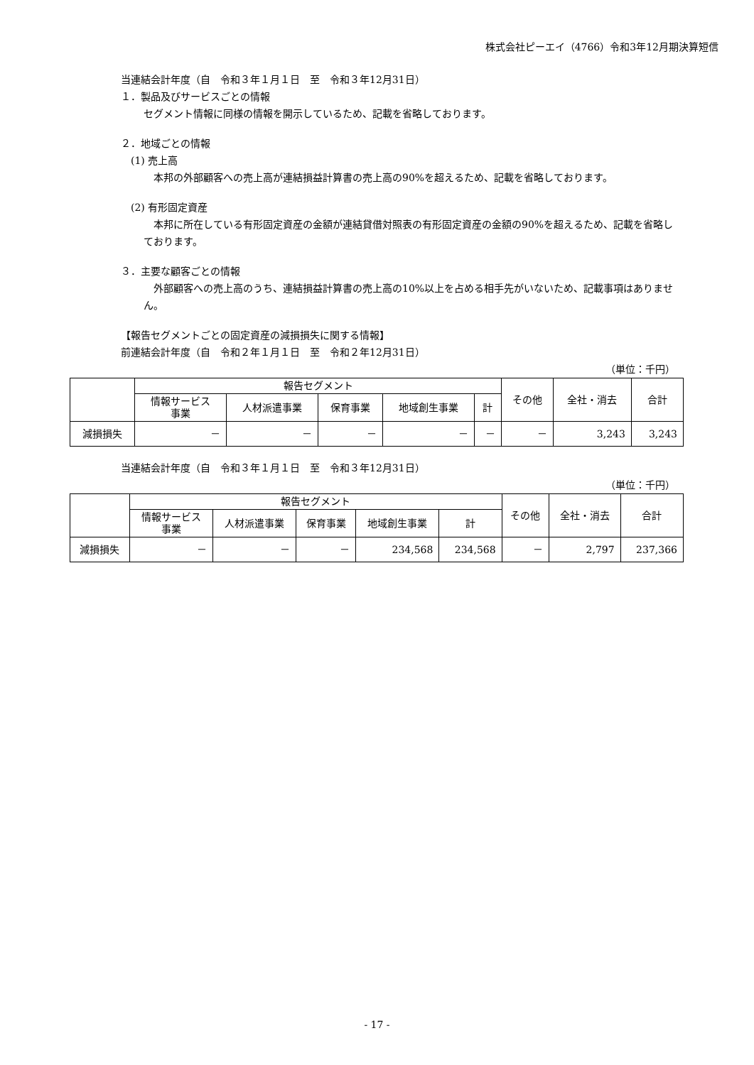株式会社ピーエイ（4766）令和3年12月期決算短信
当連結会計年度（自　令和３年１月１日　至　令和３年12月31日）
１．製品及びサービスごとの情報
セグメント情報に同様の情報を開示しているため、記載を省略しております。
２．地域ごとの情報
(1) 売上高
本邦の外部顧客への売上高が連結損益計算書の売上高の90%を超えるため、記載を省略しております。
(2) 有形固定資産
　本邦に所在している有形固定資産の金額が連結貸借対照表の有形固定資産の金額の90%を超えるため、記載を省略しております。
３．主要な顧客ごとの情報
　外部顧客への売上高のうち、連結損益計算書の売上高の10%以上を占める相手先がいないため、記載事項はありません。
【報告セグメントごとの固定資産の減損損失に関する情報】
前連結会計年度（自　令和２年１月１日　至　令和２年12月31日）
（単位：千円）
| | 報告セグメント | | | | | その他 | 全社・消去 | 合計 |
| --- | --- | --- | --- | --- | --- | --- | --- | --- |
| | 情報サービス 事業 | 人材派遣事業 | 保育事業 | 地域創生事業 | 計 | | | |
| 減損損失 | － | － | － | － | － | － | 3,243 | 3,243 |
当連結会計年度（自　令和３年１月１日　至　令和３年12月31日）
（単位：千円）
| | 報告セグメント | | | | | その他 | 全社・消去 | 合計 |
| --- | --- | --- | --- | --- | --- | --- | --- | --- |
| | 情報サービス 事業 | 人材派遣事業 | 保育事業 | 地域創生事業 | 計 | | | |
| 減損損失 | － | － | － | 234,568 | 234,568 | － | 2,797 | 237,366 |
- 17 -